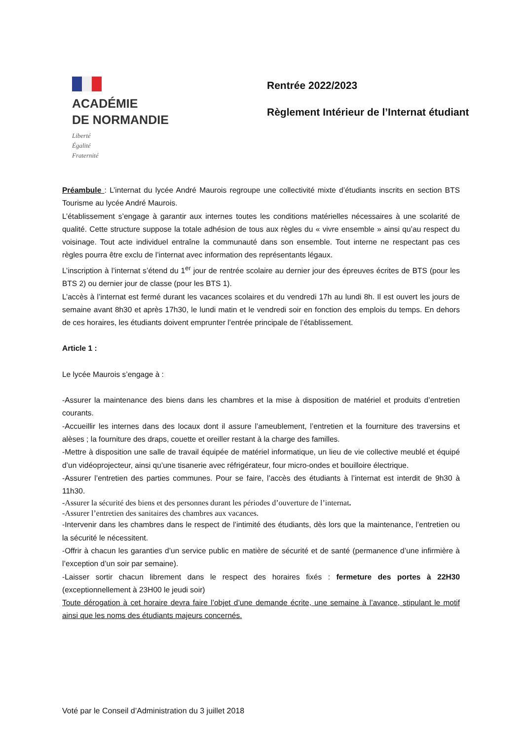ACADÉMIE
DE NORMANDIE
Liberté
Égalité
Fraternité
Rentrée 2022/2023
Règlement Intérieur de l’Internat étudiant
Préambule : L’internat du lycée André Maurois regroupe une collectivité mixte d’étudiants inscrits en section BTS Tourisme au lycée André Maurois.
L’établissement s’engage à garantir aux internes toutes les conditions matérielles nécessaires à une scolarité de qualité. Cette structure suppose la totale adhésion de tous aux règles du « vivre ensemble » ainsi qu’au respect du voisinage. Tout acte individuel entraîne la communauté dans son ensemble. Tout interne ne respectant pas ces règles pourra être exclu de l’internat avec information des représentants légaux.
L’inscription à l’internat s’étend du 1<sup>er</sup> jour de rentrée scolaire au dernier jour des épreuves écrites de BTS (pour les BTS 2) ou dernier jour de classe (pour les BTS 1).
L’accès à l’internat est fermé durant les vacances scolaires et du vendredi 17h au lundi 8h. Il est ouvert les jours de semaine avant 8h30 et après 17h30, le lundi matin et le vendredi soir en fonction des emplois du temps. En dehors de ces horaires, les étudiants doivent emprunter l’entrée principale de l’établissement.
Article 1 :
Le lycée Maurois s’engage à :
-Assurer la maintenance des biens dans les chambres et la mise à disposition de matériel et produits d’entretien courants.
-Accueillir les internes dans des locaux dont il assure l’ameublement, l’entretien et la fourniture des traversins et alèses ; la fourniture des draps, couette et oreiller restant à la charge des familles.
-Mettre à disposition une salle de travail équipée de matériel informatique, un lieu de vie collective meublé et équipé d’un vidéoprojecteur, ainsi qu’une tisanerie avec réfrigérateur, four micro-ondes et bouilloire électrique.
-Assurer l’entretien des parties communes. Pour se faire, l’accès des étudiants à l’internat est interdit de 9h30 à 11h30.
-Assurer la sécurité des biens et des personnes durant les périodes d’ouverture de l’internat.
-Assurer l’entretien des sanitaires des chambres aux vacances.
-Intervenir dans les chambres dans le respect de l’intimité des étudiants, dès lors que la maintenance, l’entretien ou la sécurité le nécessitent.
-Offrir à chacun les garanties d’un service public en matière de sécurité et de santé (permanence d’une infirmière à l’exception d’un soir par semaine).
-Laisser sortir chacun librement dans le respect des horaires fixés : fermeture des portes à 22H30 (exceptionnellement à 23H00 le jeudi soir)
Toute dérogation à cet horaire devra faire l’objet d’une demande écrite, une semaine à l’avance, stipulant le motif ainsi que les noms des étudiants majeurs concernés.
Voté par le Conseil d’Administration du 3 juillet 2018